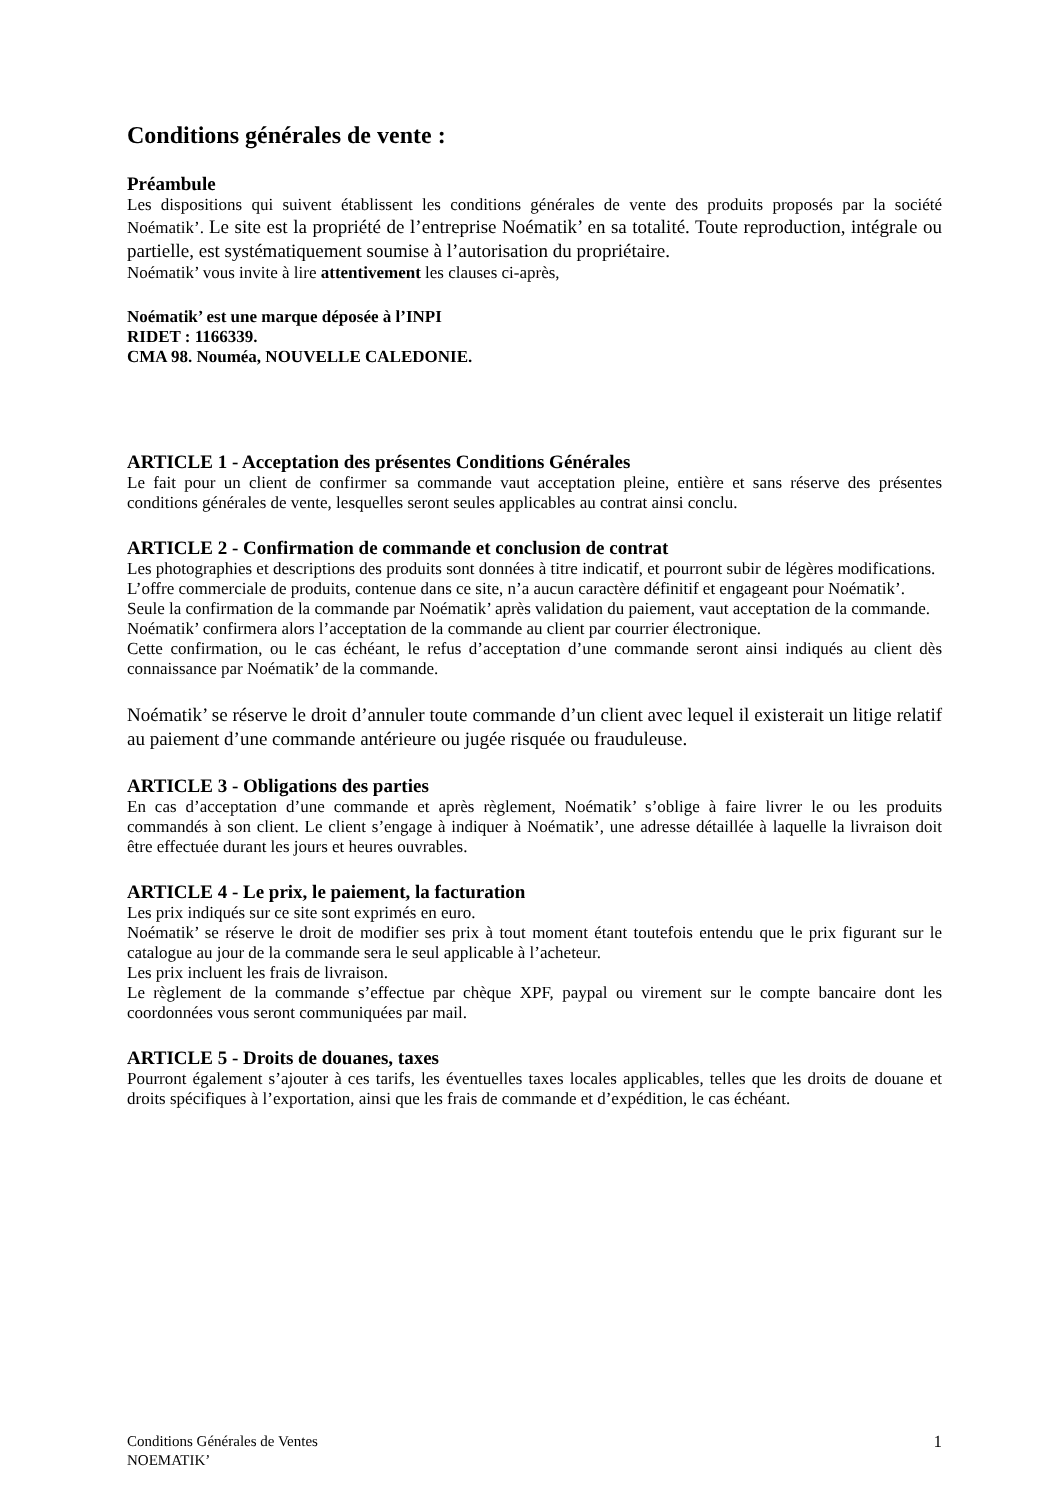Conditions générales de vente :
Préambule
Les dispositions qui suivent établissent les conditions générales de vente des produits proposés par la société Noématik’. Le site est la propriété de l’entreprise Noématik’ en sa totalité. Toute reproduction, intégrale ou partielle, est systématiquement soumise à l’autorisation du propriétaire.
Noématik’ vous invite à lire attentivement les clauses ci-après,
Noématik’ est une marque déposée à l’INPI
RIDET : 1166339.
CMA 98. Nouméa, NOUVELLE CALEDONIE.
ARTICLE 1 - Acceptation des présentes Conditions Générales
Le fait pour un client de confirmer sa commande vaut acceptation pleine, entière et sans réserve des présentes conditions générales de vente, lesquelles seront seules applicables au contrat ainsi conclu.
ARTICLE 2 - Confirmation de commande et conclusion de contrat
Les photographies et descriptions des produits sont données à titre indicatif, et pourront subir de légères modifications.
L’offre commerciale de produits, contenue dans ce site, n’a aucun caractère définitif et engageant pour Noématik’.
Seule la confirmation de la commande par Noématik’ après validation du paiement, vaut acceptation de la commande.
Noématik’ confirmera alors l’acceptation de la commande au client par courrier électronique.
Cette confirmation, ou le cas échéant, le refus d’acceptation d’une commande seront ainsi indiqués au client dès connaissance par Noématik’ de la commande.
Noématik’ se réserve le droit d’annuler toute commande d’un client avec lequel il existerait un litige relatif au paiement d’une commande antérieure ou jugée risquée ou frauduleuse.
ARTICLE 3 - Obligations des parties
En cas d’acceptation d’une commande et après règlement, Noématik’ s’oblige à faire livrer le ou les produits commandés à son client. Le client s’engage à indiquer à Noématik’, une adresse détaillée à laquelle la livraison doit être effectuée durant les jours et heures ouvrables.
ARTICLE 4 - Le prix, le paiement, la facturation
Les prix indiqués sur ce site sont exprimés en euro.
Noématik’ se réserve le droit de modifier ses prix à tout moment étant toutefois entendu que le prix figurant sur le catalogue au jour de la commande sera le seul applicable à l’acheteur.
Les prix incluent les frais de livraison.
Le règlement de la commande s’effectue par chèque XPF, paypal ou virement sur le compte bancaire dont les coordonnées vous seront communiquées par mail.
ARTICLE 5 - Droits de douanes, taxes
Pourront également s’ajouter à ces tarifs, les éventuelles taxes locales applicables, telles que les droits de douane et droits spécifiques à l’exportation, ainsi que les frais de commande et d’expédition, le cas échéant.
Conditions Générales de Ventes
NOEMATIK’ 1